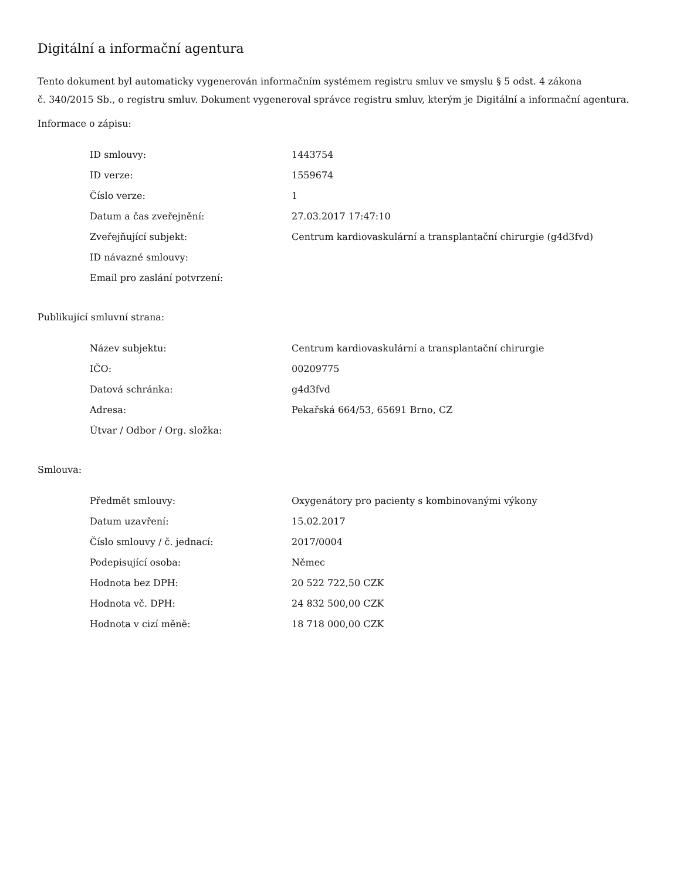Digitální a informační agentura
Tento dokument byl automaticky vygenerován informačním systémem registru smluv ve smyslu § 5 odst. 4 zákona
č. 340/2015 Sb., o registru smluv. Dokument vygeneroval správce registru smluv, kterým je Digitální a informační agentura.
Informace o zápisu:
| ID smlouvy: | 1443754 |
| ID verze: | 1559674 |
| Číslo verze: | 1 |
| Datum a čas zveřejnění: | 27.03.2017 17:47:10 |
| Zveřejňující subjekt: | Centrum kardiovaskulární a transplantační chirurgie (g4d3fvd) |
| ID návazné smlouvy: | |
| Email pro zaslání potvrzení: | |
Publikující smluvní strana:
| Název subjektu: | Centrum kardiovaskulární a transplantační chirurgie |
| IČO: | 00209775 |
| Datová schránka: | g4d3fvd |
| Adresa: | Pekařská 664/53, 65691 Brno, CZ |
| Útvar / Odbor / Org. složka: | |
Smlouva:
| Předmět smlouvy: | Oxygenátory pro pacienty s kombinovanými výkony |
| Datum uzavření: | 15.02.2017 |
| Číslo smlouvy / č. jednací: | 2017/0004 |
| Podepisující osoba: | Němec |
| Hodnota bez DPH: | 20 522 722,50 CZK |
| Hodnota vč. DPH: | 24 832 500,00 CZK |
| Hodnota v cizí měně: | 18 718 000,00 CZK |